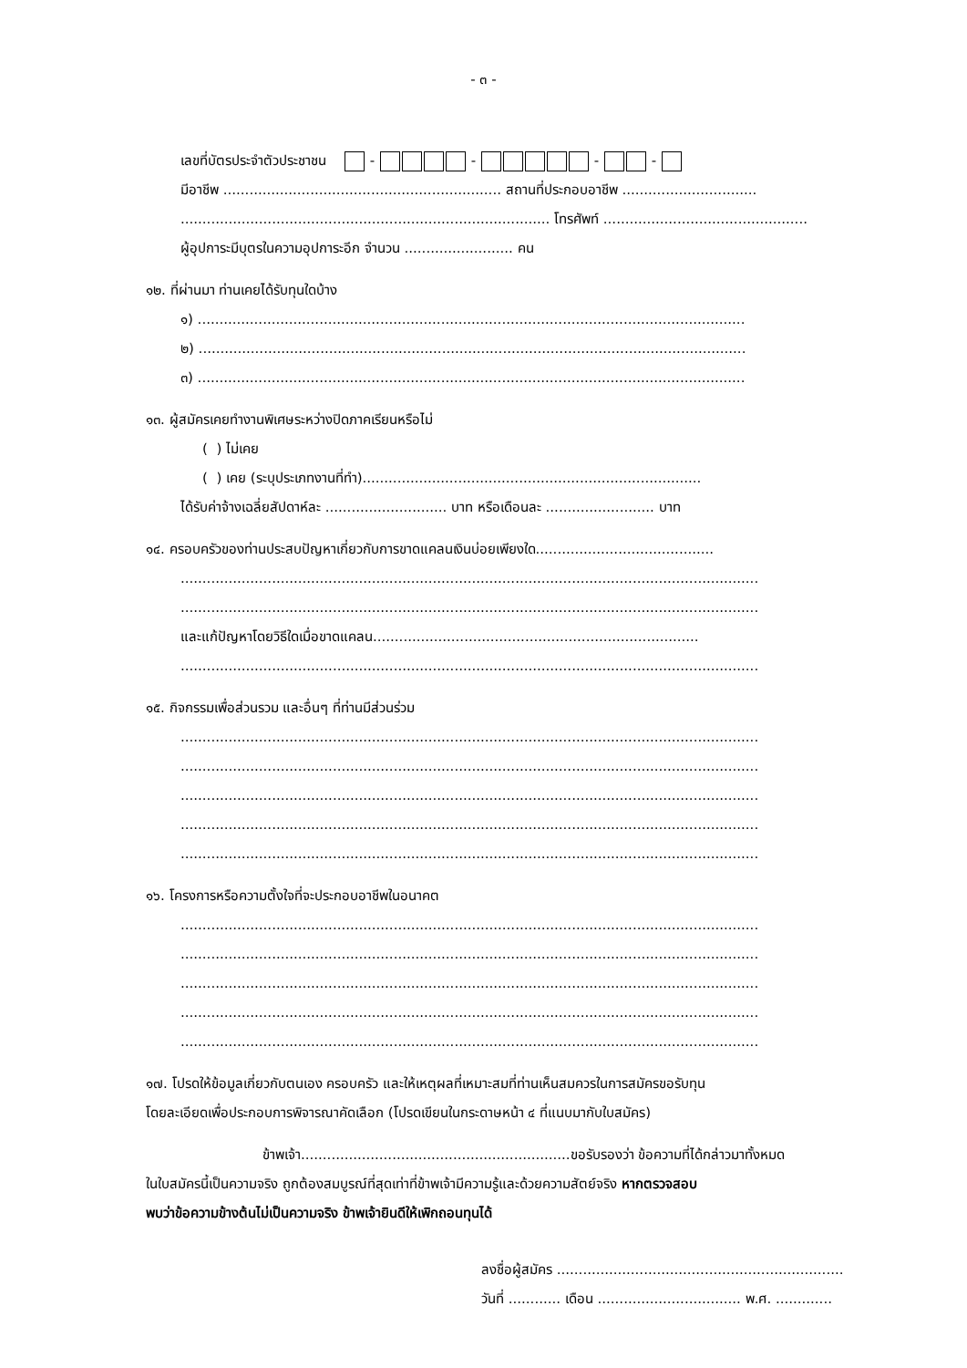- ๓ -
เลขที่บัตรประจำตัวประชาชน - - - -
มีอาชีพ ................................................................ สถานที่ประกอบอาชีพ ...............................
..................................................................................... โทรศัพท์ ...............................................
ผู้อุปการะมีบุตรในความอุปการะอีก จำนวน ......................... คน
๑๒. ที่ผ่านมา ท่านเคยได้รับทุนใดบ้าง
๑) ..............................................................................................................................
๒) ..............................................................................................................................
๓) ..............................................................................................................................
๑๓. ผู้สมัครเคยทำงานพิเศษระหว่างปิดภาคเรียนหรือไม่
( ) ไม่เคย
( ) เคย (ระบุประเภทงานที่ทำ)..............................................................................
ได้รับค่าจ้างเฉลี่ยสัปดาห์ละ ............................ บาท หรือเดือนละ ......................... บาท
๑๔. ครอบครัวของท่านประสบปัญหาเกี่ยวกับการขาดแคลนเงินบ่อยเพียงใด.........................................
.....................................................................................................................................
.....................................................................................................................................
และแก้ปัญหาโดยวิธีใดเมื่อขาดแคลน...........................................................................
.....................................................................................................................................
๑๕. กิจกรรมเพื่อส่วนรวม และอื่นๆ ที่ท่านมีส่วนร่วม
.....................................................................................................................................
.....................................................................................................................................
.....................................................................................................................................
.....................................................................................................................................
.....................................................................................................................................
๑๖. โครงการหรือความตั้งใจที่จะประกอบอาชีพในอนาคต
.....................................................................................................................................
.....................................................................................................................................
.....................................................................................................................................
.....................................................................................................................................
.....................................................................................................................................
๑๗. โปรดให้ข้อมูลเกี่ยวกับตนเอง ครอบครัว และให้เหตุผลที่เหมาะสมที่ท่านเห็นสมควรในการสมัครขอรับทุน
โดยละเอียดเพื่อประกอบการพิจารณาคัดเลือก (โปรดเขียนในกระดาษหน้า ๔ ที่แนบมากับใบสมัคร)
ข้าพเจ้า..............................................................ขอรับรองว่า ข้อความที่ได้กล่าวมาทั้งหมด
ในใบสมัครนี้เป็นความจริง ถูกต้องสมบูรณ์ที่สุดเท่าที่ข้าพเจ้ามีความรู้และด้วยความสัตย์จริง หากตรวจสอบ
พบว่าข้อความข้างต้นไม่เป็นความจริง ข้าพเจ้ายินดีให้เพิกถอนทุนได้
ลงชื่อผู้สมัคร ..................................................................
วันที่ ............ เดือน ................................. พ.ศ. .............